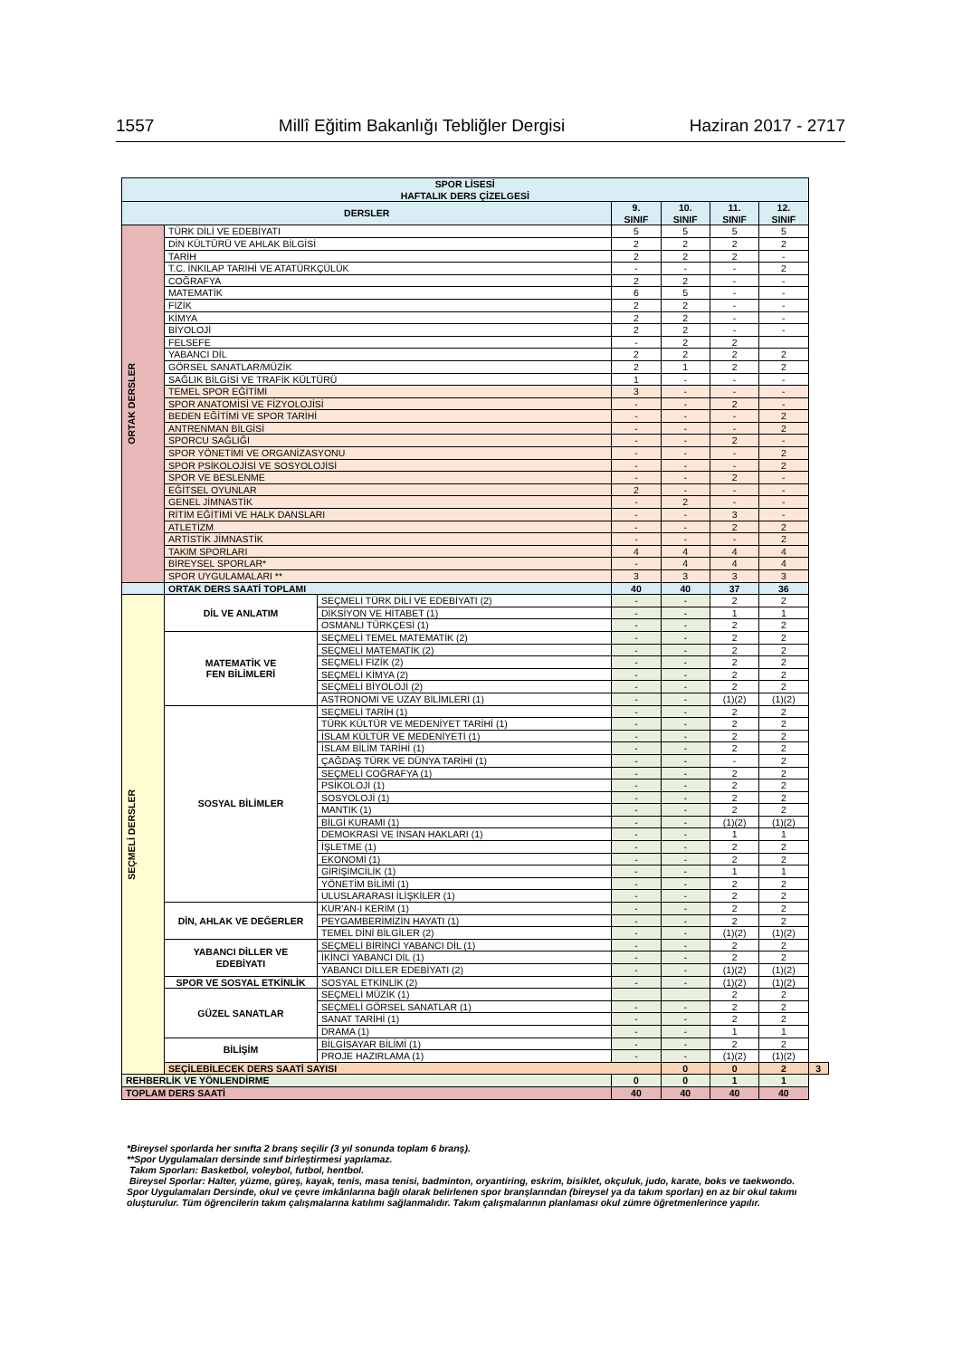1557 Millî Eğitim Bakanlığı Tebliğler Dergisi Haziran 2017 - 2717
| SPOR LİSESİ HAFTALIK DERS ÇİZELGESİ | | | | | | | |
| --- | --- | --- | --- | --- | --- | --- | --- |
| DERSLER | | | 9. SINIF | 10. SINIF | 11. SINIF | 12. SINIF | |
| ORTAK DERSLER | TÜRK DİLİ VE EDEBİYATI | | 5 | 5 | 5 | 5 | |
| | DİN KÜLTÜRÜ VE AHLAK BİLGİSİ | | 2 | 2 | 2 | 2 | |
| | TARİH | | 2 | 2 | 2 | - | |
| | T.C. İNKILAP TARİHİ VE ATATÜRKÇÜLÜK | | - | - | - | 2 | |
| | COĞRAFYA | | 2 | 2 | - | - | |
| | MATEMATİK | | 6 | 5 | - | - | |
| | FİZİK | | 2 | 2 | - | - | |
| | KİMYA | | 2 | 2 | - | - | |
| | BİYOLOJİ | | 2 | 2 | - | - | |
| | FELSEFE | | - | 2 | 2 | | |
| | YABANCI DİL | | 2 | 2 | 2 | 2 | |
| | GÖRSEL SANATLAR/MÜZİK | | 2 | 1 | 2 | 2 | |
| | SAĞLIK BİLGİSİ VE TRAFİK KÜLTÜRÜ | | 1 | - | - | - | |
| | TEMEL SPOR EĞİTİMİ | | 3 | - | - | - | |
| | SPOR ANATOMİSİ VE FİZYOLOJİSİ | | - | - | 2 | - | |
| | BEDEN EĞİTİMİ VE SPOR TARİHİ | | - | - | - | 2 | |
| | ANTRENMAN BİLGİSİ | | - | - | - | 2 | |
| | SPORCU SAĞLIĞI | | - | - | 2 | - | |
| | SPOR YÖNETİMİ VE ORGANİZASYONU | | - | - | - | 2 | |
| | SPOR PSİKOLOJİSİ VE SOSYOLOJİSİ | | - | - | - | 2 | |
| | SPOR VE BESLENME | | - | - | 2 | - | |
| | EĞİTSEL OYUNLAR | | 2 | - | - | - | |
| | GENEL JİMNASTİK | | - | 2 | - | - | |
| | RİTİM EĞİTİMİ VE HALK DANSLARI | | - | - | 3 | - | |
| | ATLETİZM | | - | - | 2 | 2 | |
| | ARTİSTİK JİMNASTİK | | - | - | - | 2 | |
| | TAKIM SPORLARI | | 4 | 4 | 4 | 4 | |
| | BİREYSEL SPORLAR* | | - | 4 | 4 | 4 | |
| | SPOR UYGULAMALARI ** | | 3 | 3 | 3 | 3 | |
| | ORTAK DERS SAATİ TOPLAMI | | 40 | 40 | 37 | 36 | |
| SEÇMELİ DERSLER | DİL VE ANLATIM | SEÇMELİ TÜRK DİLİ VE EDEBİYATI (2) | - | - | 2 | 2 | |
| | | DİKSİYON VE HİTABET (1) | - | - | 1 | 1 | |
| | | OSMANLI TÜRKÇESİ (1) | - | - | 2 | 2 | |
| | MATEMATİK VE FEN BİLİMLERİ | SEÇMELİ TEMEL MATEMATİK (2) | - | - | 2 | 2 | |
| | | SEÇMELİ MATEMATİK (2) | - | - | 2 | 2 | |
| | | SEÇMELİ FİZİK (2) | - | - | 2 | 2 | |
| | | SEÇMELİ KİMYA (2) | - | - | 2 | 2 | |
| | | SEÇMELİ BİYOLOJİ (2) | - | - | 2 | 2 | |
| | | ASTRONOMİ VE UZAY BİLİMLERİ (1) | - | - | (1)(2) | (1)(2) | |
| | SOSYAL BİLİMLER | SEÇMELİ TARİH (1) | - | - | 2 | 2 | |
| | | TÜRK KÜLTÜR VE MEDENİYET TARİHİ (1) | - | - | 2 | 2 | |
| | | İSLAM KÜLTÜR VE MEDENİYETİ (1) | - | - | 2 | 2 | |
| | | İSLAM BİLİM TARİHİ (1) | - | - | 2 | 2 | |
| | | ÇAĞDAŞ TÜRK VE DÜNYA TARİHİ (1) | - | - | - | 2 | |
| | | SEÇMELİ COĞRAFYA (1) | - | - | 2 | 2 | |
| | | PSİKOLOJİ (1) | - | - | 2 | 2 | |
| | | SOSYOLOJİ (1) | - | - | 2 | 2 | |
| | | MANTIK (1) | - | - | 2 | 2 | |
| | | BİLGİ KURAMI (1) | - | - | (1)(2) | (1)(2) | |
| | | DEMOKRASİ VE İNSAN HAKLARI (1) | - | - | 1 | 1 | |
| | | İŞLETME (1) | - | - | 2 | 2 | |
| | | EKONOMİ (1) | - | - | 2 | 2 | |
| | | GİRİŞİMCİLİK (1) | - | - | 1 | 1 | |
| | | YÖNETİM BİLİMİ (1) | - | - | 2 | 2 | |
| | | ULUSLARARASI İLİŞKİLER (1) | - | - | 2 | 2 | |
| | DİN, AHLAK VE DEĞERLER | KUR'AN-I KERİM (1) | - | - | 2 | 2 | |
| | | PEYGAMBERİMİZİN HAYATI (1) | - | - | 2 | 2 | |
| | | TEMEL DİNİ BİLGİLER (2) | - | - | (1)(2) | (1)(2) | |
| | YABANCI DİLLER VE EDEBİYATI | SEÇMELİ BİRİNCİ YABANCI DİL (1) | - | - | 2 | 2 | |
| | | İKİNCİ YABANCI DİL (1) | - | - | 2 | 2 | |
| | | YABANCI DİLLER EDEBİYATI (2) | - | - | (1)(2) | (1)(2) | |
| | SPOR VE SOSYAL ETKİNLİK | SOSYAL ETKİNLİK (2) | - | - | (1)(2) | (1)(2) | |
| | GÜZEL SANATLAR | SEÇMELİ MÜZİK (1) | | | 2 | 2 | |
| | | SEÇMELİ GÖRSEL SANATLAR (1) | - | - | 2 | 2 | |
| | | SANAT TARİHİ (1) | - | - | 2 | 2 | |
| | | DRAMA (1) | - | - | 1 | 1 | |
| | BİLİŞİM | BİLGİSAYAR BİLİMİ (1) | - | - | 2 | 2 | |
| | | PROJE HAZIRLAMA (1) | - | - | (1)(2) | (1)(2) | |
| | SEÇİLEBİLECEK DERS SAATİ SAYISI | | | 0 | 0 | 2 | 3 |
| REHBERLİK VE YÖNLENDİRME | | | 0 | 0 | 1 | 1 | |
| TOPLAM DERS SAATİ | | | 40 | 40 | 40 | 40 | |
*Bireysel sporlarda her sınıfta 2 branş seçilir (3 yıl sonunda toplam 6 branş).
**Spor Uygulamaları dersinde sınıf birleştirmesi yapılamaz.
Takım Sporları: Basketbol, voleybol, futbol, hentbol.
Bireysel Sporlar: Halter, yüzme, güreş, kayak, tenis, masa tenisi, badminton, oryantiring, eskrim, bisiklet, okçuluk, judo, karate, boks ve taekwondo.
Spor Uygulamaları Dersinde, okul ve çevre imkânlarına bağlı olarak belirlenen spor branşlarından (bireysel ya da takım sporları) en az bir okul takımı oluşturulur. Tüm öğrencilerin takım çalışmalarına katılımı sağlanmalıdır. Takım çalışmalarının planlaması okul zümre öğretmenlerince yapılır.